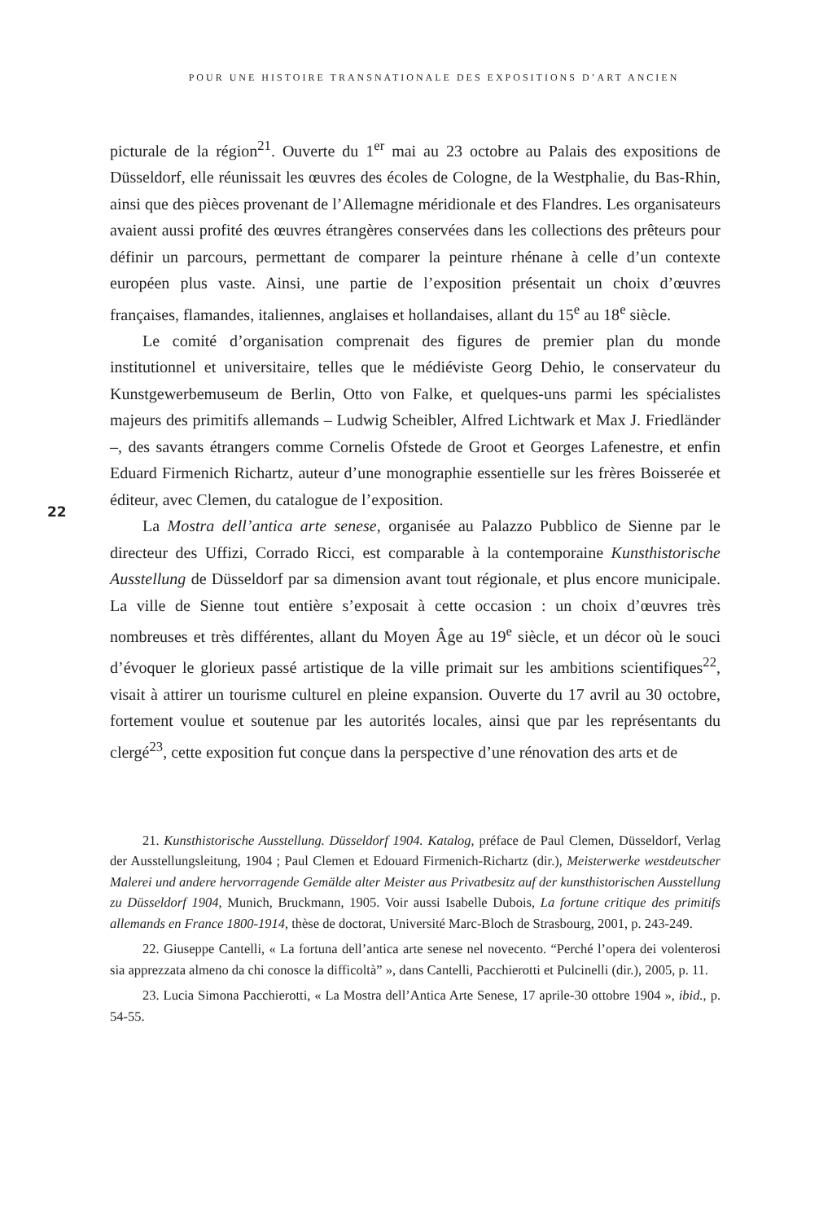POUR UNE HISTOIRE TRANSNATIONALE DES EXPOSITIONS D’ART ANCIEN
22
picturale de la région<sup>21</sup>. Ouverte du 1<sup>er</sup> mai au 23 octobre au Palais des expositions de Düsseldorf, elle réunissait les œuvres des écoles de Cologne, de la Westphalie, du Bas-Rhin, ainsi que des pièces provenant de l’Allemagne méridionale et des Flandres. Les organisateurs avaient aussi profité des œuvres étrangères conservées dans les collections des prêteurs pour définir un parcours, permettant de comparer la peinture rhénane à celle d’un contexte européen plus vaste. Ainsi, une partie de l’exposition présentait un choix d’œuvres françaises, flamandes, italiennes, anglaises et hollandaises, allant du 15<sup>e</sup> au 18<sup>e</sup> siècle.
Le comité d’organisation comprenait des figures de premier plan du monde institutionnel et universitaire, telles que le médiéviste Georg Dehio, le conservateur du Kunstgewerbemuseum de Berlin, Otto von Falke, et quelques-uns parmi les spécialistes majeurs des primitifs allemands – Ludwig Scheibler, Alfred Lichtwark et Max J. Friedländer –, des savants étrangers comme Cornelis Ofstede de Groot et Georges Lafenestre, et enfin Eduard Firmenich Richartz, auteur d’une monographie essentielle sur les frères Boisserée et éditeur, avec Clemen, du catalogue de l’exposition.
La Mostra dell’antica arte senese, organisée au Palazzo Pubblico de Sienne par le directeur des Uffizi, Corrado Ricci, est comparable à la contemporaine Kunsthistorische Ausstellung de Düsseldorf par sa dimension avant tout régionale, et plus encore municipale. La ville de Sienne tout entière s’exposait à cette occasion : un choix d’œuvres très nombreuses et très différentes, allant du Moyen Âge au 19<sup>e</sup> siècle, et un décor où le souci d’évoquer le glorieux passé artistique de la ville primait sur les ambitions scientifiques<sup>22</sup>, visait à attirer un tourisme culturel en pleine expansion. Ouverte du 17 avril au 30 octobre, fortement voulue et soutenue par les autorités locales, ainsi que par les représentants du clergé<sup>23</sup>, cette exposition fut conçue dans la perspective d’une rénovation des arts et de
21. Kunsthistorische Ausstellung. Düsseldorf 1904. Katalog, préface de Paul Clemen, Düsseldorf, Verlag der Ausstellungsleitung, 1904 ; Paul Clemen et Edouard Firmenich-Richartz (dir.), Meisterwerke westdeutscher Malerei und andere hervorragende Gemälde alter Meister aus Privatbesitz auf der kunsthistorischen Ausstellung zu Düsseldorf 1904, Munich, Bruckmann, 1905. Voir aussi Isabelle Dubois, La fortune critique des primitifs allemands en France 1800-1914, thèse de doctorat, Université Marc-Bloch de Strasbourg, 2001, p. 243-249.
22. Giuseppe Cantelli, « La fortuna dell’antica arte senese nel novecento. “Perché l’opera dei volenterosi sia apprezzata almeno da chi conosce la difficoltà” », dans Cantelli, Pacchierotti et Pulcinelli (dir.), 2005, p. 11.
23. Lucia Simona Pacchierotti, « La Mostra dell’Antica Arte Senese, 17 aprile-30 ottobre 1904 », ibid., p. 54-55.